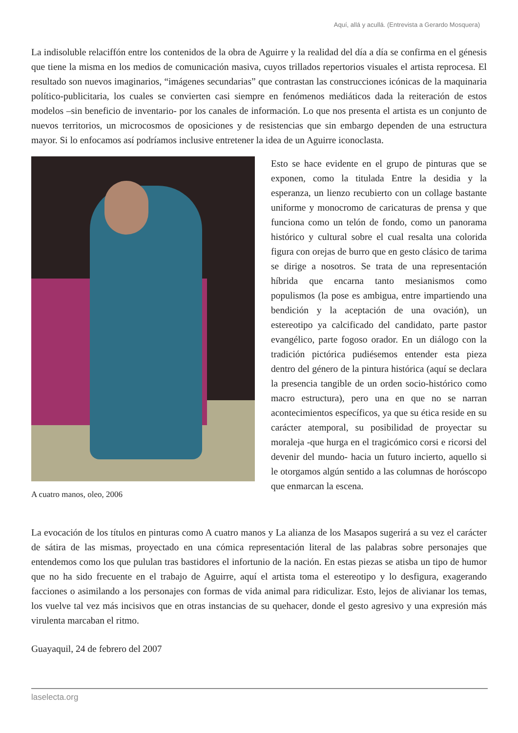Aquí, allá y acullá. (Entrevista a Gerardo Mosquera)
La indisoluble relaciffón entre los contenidos de la obra de Aguirre y la realidad del día a día se confirma en el génesis que tiene la misma en los medios de comunicación masiva, cuyos trillados repertorios visuales el artista reprocesa. El resultado son nuevos imaginarios, “imágenes secundarias” que contrastan las construcciones icónicas de la maquinaria político-publicitaria, los cuales se convierten casi siempre en fenómenos mediáticos dada la reiteración de estos modelos –sin beneficio de inventario- por los canales de información. Lo que nos presenta el artista es un conjunto de nuevos territorios, un microcosmos de oposiciones y de resistencias que sin embargo dependen de una estructura mayor. Si lo enfocamos así podríamos inclusive entretener la idea de un Aguirre iconoclasta.
A cuatro manos, oleo, 2006
Esto se hace evidente en el grupo de pinturas que se exponen, como la titulada Entre la desidia y la esperanza, un lienzo recubierto con un collage bastante uniforme y monocromo de caricaturas de prensa y que funciona como un telón de fondo, como un panorama histórico y cultural sobre el cual resalta una colorida figura con orejas de burro que en gesto clásico de tarima se dirige a nosotros. Se trata de una representación híbrida que encarna tanto mesianismos como populismos (la pose es ambigua, entre impartiendo una bendición y la aceptación de una ovación), un estereotipo ya calcificado del candidato, parte pastor evangélico, parte fogoso orador. En un diálogo con la tradición pictórica pudiésemos entender esta pieza dentro del género de la pintura histórica (aquí se declara la presencia tangible de un orden socio-histórico como macro estructura), pero una en que no se narran acontecimientos específicos, ya que su ética reside en su carácter atemporal, su posibilidad de proyectar su moraleja -que hurga en el tragicómico corsi e ricorsi del devenir del mundo- hacia un futuro incierto, aquello si le otorgamos algún sentido a las columnas de horóscopo que enmarcan la escena.
La evocación de los títulos en pinturas como A cuatro manos y La alianza de los Masapos sugerirá a su vez el carácter de sátira de las mismas, proyectado en una cómica representación literal de las palabras sobre personajes que entendemos como los que pululan tras bastidores el infortunio de la nación. En estas piezas se atisba un tipo de humor que no ha sido frecuente en el trabajo de Aguirre, aquí el artista toma el estereotipo y lo desfigura, exagerando facciones o asimilando a los personajes con formas de vida animal para ridiculizar. Esto, lejos de alivianar los temas, los vuelve tal vez más incisivos que en otras instancias de su quehacer, donde el gesto agresivo y una expresión más virulenta marcaban el ritmo.
Guayaquil, 24 de febrero del 2007
laselecta.org